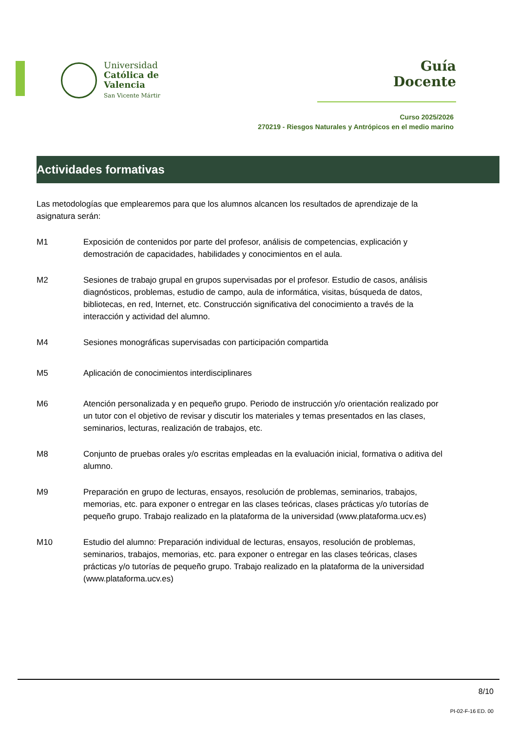Universidad
Católica de
Valencia
San Vicente Mártir
Guía
Docente
Curso 2025/2026
270219 - Riesgos Naturales y Antrópicos en el medio marino
Actividades formativas
Las metodologías que emplearemos para que los alumnos alcancen los resultados de aprendizaje de la asignatura serán:
M1 Exposición de contenidos por parte del profesor, análisis de competencias, explicación y demostración de capacidades, habilidades y conocimientos en el aula.
M2 Sesiones de trabajo grupal en grupos supervisadas por el profesor. Estudio de casos, análisis diagnósticos, problemas, estudio de campo, aula de informática, visitas, búsqueda de datos, bibliotecas, en red, Internet, etc. Construcción significativa del conocimiento a través de la interacción y actividad del alumno.
M4 Sesiones monográficas supervisadas con participación compartida
M5 Aplicación de conocimientos interdisciplinares
M6 Atención personalizada y en pequeño grupo. Periodo de instrucción y/o orientación realizado por un tutor con el objetivo de revisar y discutir los materiales y temas presentados en las clases, seminarios, lecturas, realización de trabajos, etc.
M8 Conjunto de pruebas orales y/o escritas empleadas en la evaluación inicial, formativa o aditiva del alumno.
M9 Preparación en grupo de lecturas, ensayos, resolución de problemas, seminarios, trabajos, memorias, etc. para exponer o entregar en las clases teóricas, clases prácticas y/o tutorías de pequeño grupo. Trabajo realizado en la plataforma de la universidad (www.plataforma.ucv.es)
M10 Estudio del alumno: Preparación individual de lecturas, ensayos, resolución de problemas, seminarios, trabajos, memorias, etc. para exponer o entregar en las clases teóricas, clases prácticas y/o tutorías de pequeño grupo. Trabajo realizado en la plataforma de la universidad (www.plataforma.ucv.es)
8/10
PI-02-F-16 ED. 00